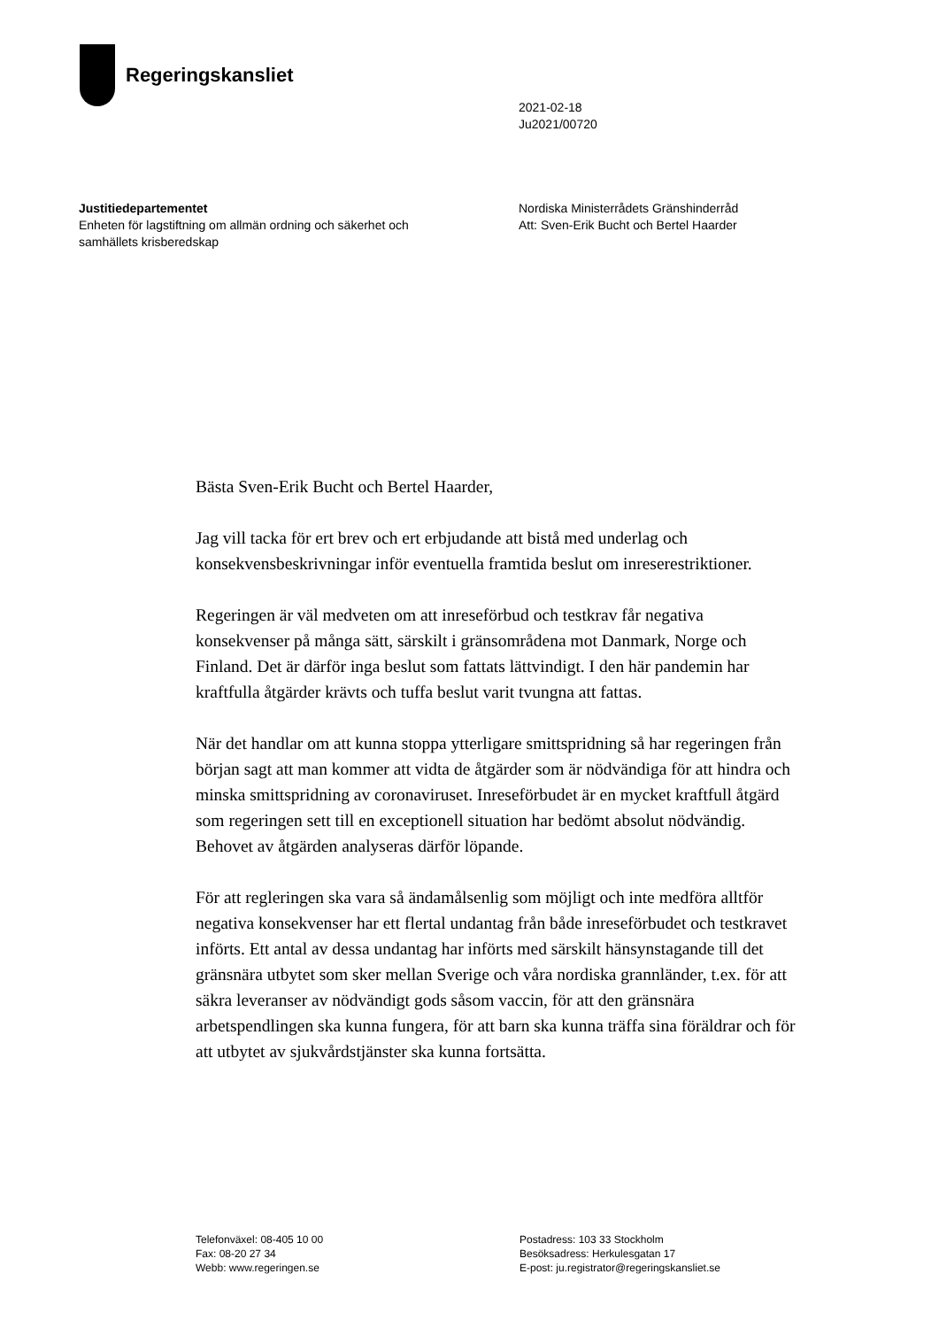Regeringskansliet
2021-02-18
Ju2021/00720
Justitiedepartementet
Enheten för lagstiftning om allmän ordning och säkerhet och samhällets krisberedskap
Nordiska Ministerrådets Gränshinderråd
Att: Sven-Erik Bucht och Bertel Haarder
Bästa Sven-Erik Bucht och Bertel Haarder,
Jag vill tacka för ert brev och ert erbjudande att bistå med underlag och konsekvensbeskrivningar inför eventuella framtida beslut om inreserestriktioner.
Regeringen är väl medveten om att inreseförbud och testkrav får negativa konsekvenser på många sätt, särskilt i gränsområdena mot Danmark, Norge och Finland. Det är därför inga beslut som fattats lättvindigt. I den här pandemin har kraftfulla åtgärder krävts och tuffa beslut varit tvungna att fattas.
När det handlar om att kunna stoppa ytterligare smittspridning så har regeringen från början sagt att man kommer att vidta de åtgärder som är nödvändiga för att hindra och minska smittspridning av coronaviruset. Inreseförbudet är en mycket kraftfull åtgärd som regeringen sett till en exceptionell situation har bedömt absolut nödvändig. Behovet av åtgärden analyseras därför löpande.
För att regleringen ska vara så ändamålsenlig som möjligt och inte medföra alltför negativa konsekvenser har ett flertal undantag från både inreseförbudet och testkravet införts. Ett antal av dessa undantag har införts med särskilt hänsynstagande till det gränsnära utbytet som sker mellan Sverige och våra nordiska grannländer, t.ex. för att säkra leveranser av nödvändigt gods såsom vaccin, för att den gränsnära arbetspendlingen ska kunna fungera, för att barn ska kunna träffa sina föräldrar och för att utbytet av sjukvårdstjänster ska kunna fortsätta.
Telefonväxel: 08-405 10 00
Fax: 08-20 27 34
Webb: www.regeringen.se
Postadress: 103 33 Stockholm
Besöksadress: Herkulesgatan 17
E-post: ju.registrator@regeringskansliet.se